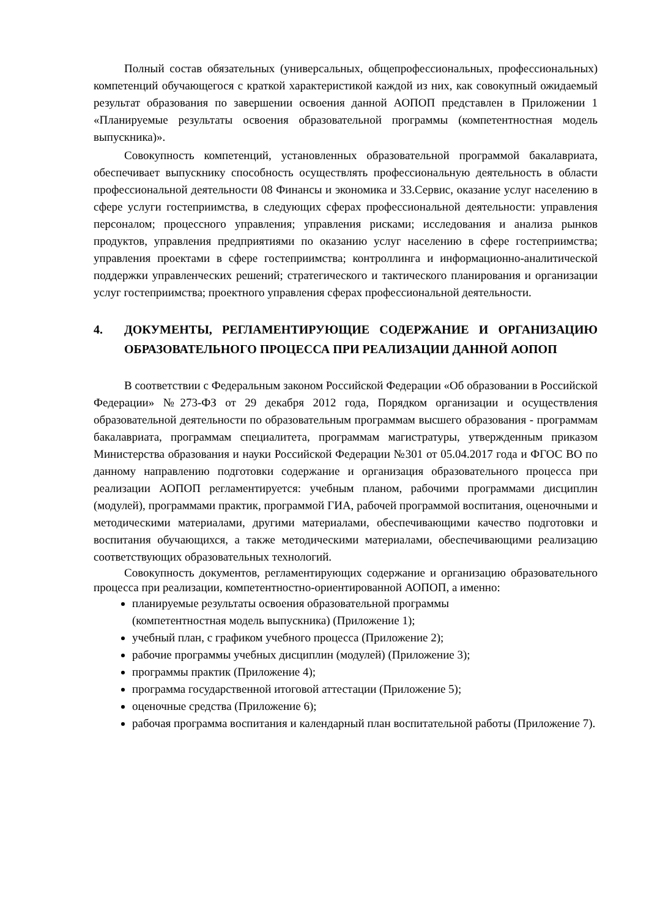Полный состав обязательных (универсальных, общепрофессиональных, профессиональных) компетенций обучающегося с краткой характеристикой каждой из них, как совокупный ожидаемый результат образования по завершении освоения данной АОПОП представлен в Приложении 1 «Планируемые результаты освоения образовательной программы (компетентностная модель выпускника)».
Совокупность компетенций, установленных образовательной программой бакалавриата, обеспечивает выпускнику способность осуществлять профессиональную деятельность в области профессиональной деятельности 08 Финансы и экономика и 33.Сервис, оказание услуг населению в сфере услуги гостеприимства, в следующих сферах профессиональной деятельности: управления персоналом; процессного управления; управления рисками; исследования и анализа рынков продуктов, управления предприятиями по оказанию услуг населению в сфере гостеприимства; управления проектами в сфере гостеприимства; контроллинга и информационно-аналитической поддержки управленческих решений; стратегического и тактического планирования и организации услуг гостеприимства; проектного управления сферах профессиональной деятельности.
4. ДОКУМЕНТЫ, РЕГЛАМЕНТИРУЮЩИЕ СОДЕРЖАНИЕ И ОРГАНИЗАЦИЮ ОБРАЗОВАТЕЛЬНОГО ПРОЦЕССА ПРИ РЕАЛИЗАЦИИ ДАННОЙ АОПОП
В соответствии с Федеральным законом Российской Федерации «Об образовании в Российской Федерации» №273-ФЗ от 29 декабря 2012 года, Порядком организации и осуществления образовательной деятельности по образовательным программам высшего образования - программам бакалавриата, программам специалитета, программам магистратуры, утвержденным приказом Министерства образования и науки Российской Федерации №301 от 05.04.2017 года и ФГОС ВО по данному направлению подготовки содержание и организация образовательного процесса при реализации АОПОП регламентируется: учебным планом, рабочими программами дисциплин (модулей), программами практик, программой ГИА, рабочей программой воспитания, оценочными и методическими материалами, другими материалами, обеспечивающими качество подготовки и воспитания обучающихся, а также методическими материалами, обеспечивающими реализацию соответствующих образовательных технологий.
Совокупность документов, регламентирующих содержание и организацию образовательного процесса при реализации, компетентностно-ориентированной АОПОП, а именно:
планируемые результаты освоения образовательной программы
(компетентностная модель выпускника) (Приложение 1);
учебный план, с графиком учебного процесса (Приложение 2);
рабочие программы учебных дисциплин (модулей) (Приложение 3);
программы практик (Приложение 4);
программа государственной итоговой аттестации (Приложение 5);
оценочные средства (Приложение 6);
рабочая программа воспитания и календарный план воспитательной работы (Приложение 7).